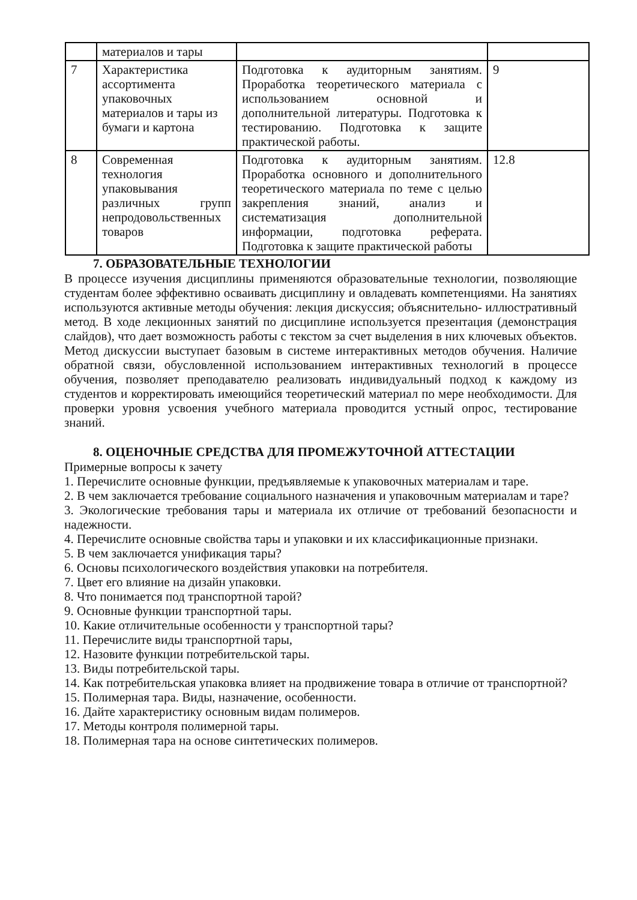| | материалов и тары | | |
| 7 | Характеристика ассортимента упаковочных материалов и тары из бумаги и картона | Подготовка к аудиторным занятиям. Проработка теоретического материала с использованием основной и дополнительной литературы. Подготовка к тестированию. Подготовка к защите практической работы. | 9 |
| 8 | Современная технология упаковывания различных групп непродовольственных товаров | Подготовка к аудиторным занятиям. Проработка основного и дополнительного теоретического материала по теме с целью закрепления знаний, анализ и систематизация дополнительной информации, подготовка реферата. Подготовка к защите практической работы | 12.8 |
7. ОБРАЗОВАТЕЛЬНЫЕ ТЕХНОЛОГИИ
В процессе изучения дисциплины применяются образовательные технологии, позволяющие студентам более эффективно осваивать дисциплину и овладевать компетенциями. На занятиях используются активные методы обучения: лекция дискуссия; объяснительно- иллюстративный метод. В ходе лекционных занятий по дисциплине используется презентация (демонстрация слайдов), что дает возможность работы с текстом за счет выделения в них ключевых объектов. Метод дискуссии выступает базовым в системе интерактивных методов обучения. Наличие обратной связи, обусловленной использованием интерактивных технологий в процессе обучения, позволяет преподавателю реализовать индивидуальный подход к каждому из студентов и корректировать имеющийся теоретический материал по мере необходимости. Для проверки уровня усвоения учебного материала проводится устный опрос, тестирование знаний.
8. ОЦЕНОЧНЫЕ СРЕДСТВА ДЛЯ ПРОМЕЖУТОЧНОЙ АТТЕСТАЦИИ
Примерные вопросы к зачету
1. Перечислите основные функции, предъявляемые к упаковочных материалам и таре.
2. В чем заключается требование социального назначения и упаковочным материалам и таре?
3. Экологические требования тары и материала их отличие от требований безопасности и надежности.
4. Перечислите основные свойства тары и упаковки и их классификационные признаки.
5. В чем заключается унификация тары?
6. Основы психологического воздействия упаковки на потребителя.
7. Цвет его влияние на дизайн упаковки.
8. Что понимается под транспортной тарой?
9. Основные функции транспортной тары.
10. Какие отличительные особенности у транспортной тары?
11. Перечислите виды транспортной тары,
12. Назовите функции потребительской тары.
13. Виды потребительской тары.
14. Как потребительская упаковка влияет на продвижение товара в отличие от транспортной?
15. Полимерная тара. Виды, назначение, особенности.
16. Дайте характеристику основным видам полимеров.
17. Методы контроля полимерной тары.
18. Полимерная тара на основе синтетических полимеров.